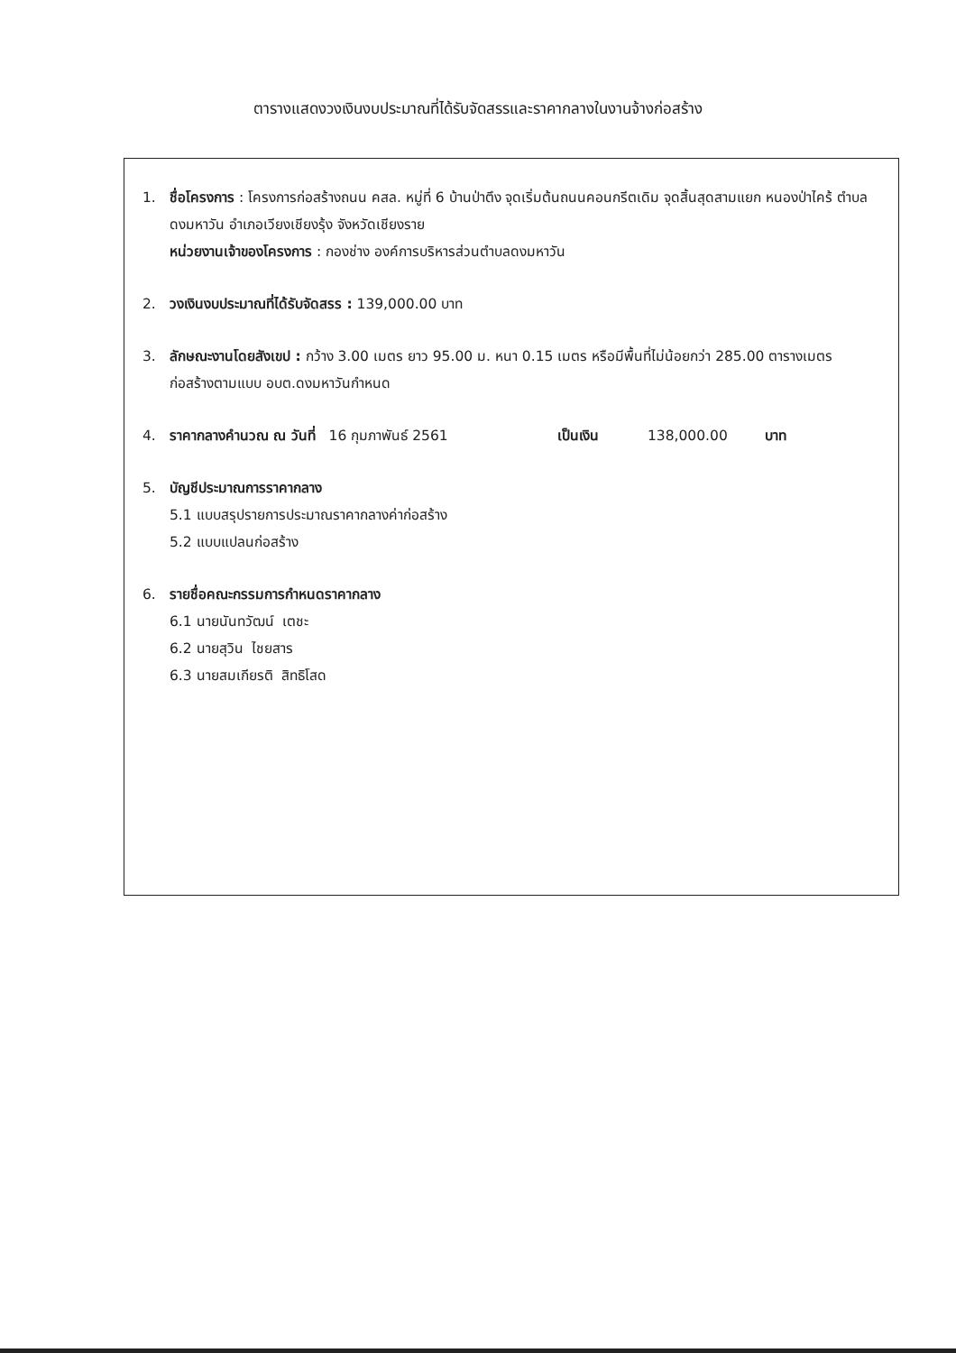ตารางแสดงวงเงินงบประมาณที่ได้รับจัดสรรและราคากลางในงานจ้างก่อสร้าง
1. ชื่อโครงการ : โครงการก่อสร้างถนน คสล. หมู่ที่ 6 บ้านป่าตึง จุดเริ่มต้นถนนคอนกรีตเดิม จุดสิ้นสุดสามแยก หนองป่าไคร้ ตำบลดงมหาวัน อำเภอเวียงเชียงรุ้ง จังหวัดเชียงราย
หน่วยงานเจ้าของโครงการ : กองช่าง องค์การบริหารส่วนตำบลดงมหาวัน
2. วงเงินงบประมาณที่ได้รับจัดสรร : 139,000.00 บาท
3. ลักษณะงานโดยสังเขป : กว้าง 3.00 เมตร ยาว 95.00 ม. หนา 0.15 เมตร หรือมีพื้นที่ไม่น้อยกว่า 285.00 ตารางเมตร ก่อสร้างตามแบบ อบต.ดงมหาวันกำหนด
4. ราคากลางคำนวณ ณ วันที่ 16 กุมภาพันธ์ 2561 เป็นเงิน 138,000.00 บาท
5. บัญชีประมาณการราคากลาง
5.1 แบบสรุปรายการประมาณราคากลางค่าก่อสร้าง
5.2 แบบแปลนก่อสร้าง
6. รายชื่อคณะกรรมการกำหนดราคากลาง
6.1 นายนันทวัฒน์ เตชะ
6.2 นายสุวิน ไชยสาร
6.3 นายสมเกียรติ สิทธิโสด